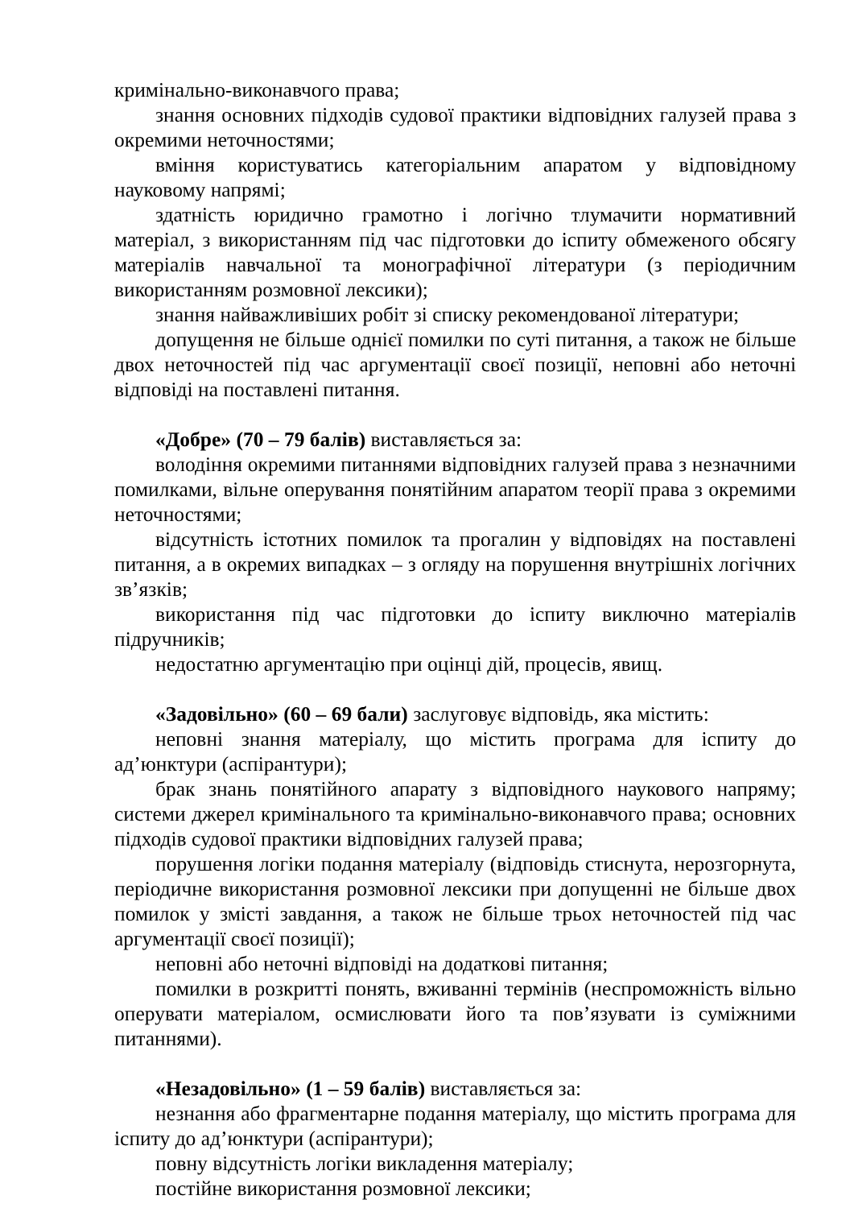кримінально-виконавчого права;
знання основних підходів судової практики відповідних галузей права з окремими неточностями;
вміння користуватись категоріальним апаратом у відповідному науковому напрямі;
здатність юридично грамотно і логічно тлумачити нормативний матеріал, з використанням під час підготовки до іспиту обмеженого обсягу матеріалів навчальної та монографічної літератури (з періодичним використанням розмовної лексики);
знання найважливіших робіт зі списку рекомендованої літератури;
допущення не більше однієї помилки по суті питання, а також не більше двох неточностей під час аргументації своєї позиції, неповні або неточні відповіді на поставлені питання.
«Добре» (70 – 79 балів) виставляється за:
володіння окремими питаннями відповідних галузей права з незначними помилками, вільне оперування понятійним апаратом теорії права з окремими неточностями;
відсутність істотних помилок та прогалин у відповідях на поставлені питання, а в окремих випадках – з огляду на порушення внутрішніх логічних зв’язків;
використання під час підготовки до іспиту виключно матеріалів підручників;
недостатню аргументацію при оцінці дій, процесів, явищ.
«Задовільно» (60 – 69 бали) заслуговує відповідь, яка містить:
неповні знання матеріалу, що містить програма для іспиту до ад’юнктури (аспірантури);
брак знань понятійного апарату з відповідного наукового напряму; системи джерел кримінального та кримінально-виконавчого права; основних підходів судової практики відповідних галузей права;
порушення логіки подання матеріалу (відповідь стиснута, нерозгорнута, періодичне використання розмовної лексики при допущенні не більше двох помилок у змісті завдання, а також не більше трьох неточностей під час аргументації своєї позиції);
неповні або неточні відповіді на додаткові питання;
помилки в розкритті понять, вживанні термінів (неспроможність вільно оперувати матеріалом, осмислювати його та пов’язувати із суміжними питаннями).
«Незадовільно» (1 – 59 балів) виставляється за:
незнання або фрагментарне подання матеріалу, що містить програма для іспиту до ад’юнктури (аспірантури);
повну відсутність логіки викладення матеріалу;
постійне використання розмовної лексики;